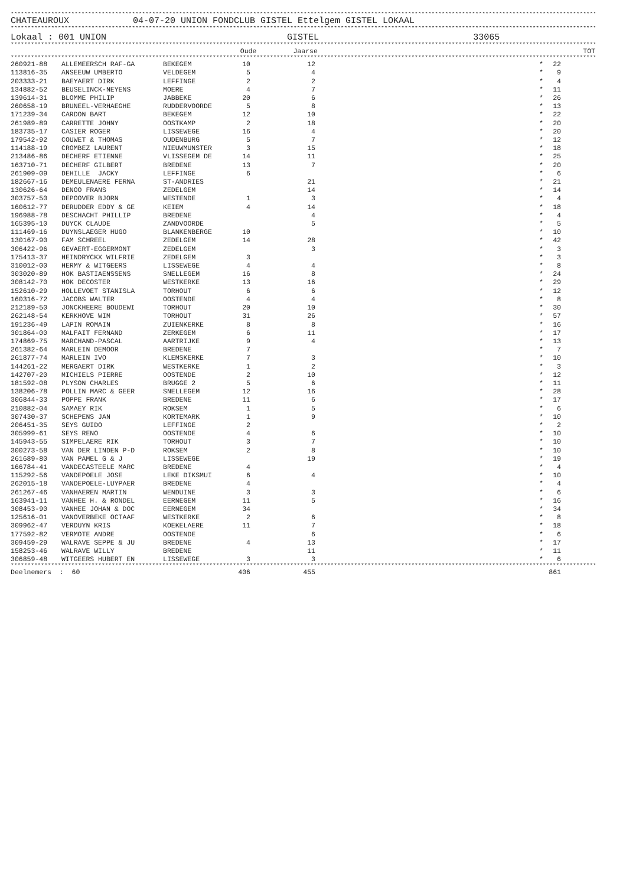**********************************************************************************************************************************************************************************
CHATEAUROUX 04-07-20 UNION FONDCLUB GISTEL Ettelgem GISTEL LOKAAL
**********************************************************************************************************************************************************************************
Lokaal : 001 UNION GISTEL 33065
**********************************************************************************************************************************************************************************
| | | | Oude Jaarse | | | | TOT |
| --- | --- | --- | --- | --- | --- | --- | --- |
**********************************************************************************************************************************************************************************
| 260921-88 | ALLEMEERSCH RAF-GA | BEKEGEM | 10 | 12 | | * | 22 | |
| 113816-35 | ANSEEUW UMBERTO | VELDEGEM | 5 | 4 | | * | 9 | |
| 203333-21 | BAEYAERT DIRK | LEFFINGE | 2 | 2 | | * | 4 | |
| 134882-52 | BEUSELINCK-NEYENS | MOERE | 4 | 7 | | * | 11 | |
| 139614-31 | BLOMME PHILIP | JABBEKE | 20 | 6 | | * | 26 | |
| 260658-19 | BRUNEEL-VERHAEGHE | RUDDERVOORDE | 5 | 8 | | * | 13 | |
| 171239-34 | CARDON BART | BEKEGEM | 12 | 10 | | * | 22 | |
| 261989-89 | CARRETTE JOHNY | OOSTKAMP | 2 | 18 | | * | 20 | |
| 183735-17 | CASIER ROGER | LISSEWEGE | 16 | 4 | | * | 20 | |
| 179542-92 | COUWET & THOMAS | OUDENBURG | 5 | 7 | | * | 12 | |
| 114188-19 | CROMBEZ LAURENT | NIEUWMUNSTER | 3 | 15 | | * | 18 | |
| 213486-86 | DECHERF ETIENNE | VLISSEGEM DE | 14 | 11 | | * | 25 | |
| 163710-71 | DECHERF GILBERT | BREDENE | 13 | 7 | | * | 20 | |
| 261909-09 | DEHILLE JACKY | LEFFINGE | 6 | | | * | 6 | |
| 182667-16 | DEMEULENAERE FERNA | ST-ANDRIES | | 21 | | * | 21 | |
| 130626-64 | DENOO FRANS | ZEDELGEM | | 14 | | * | 14 | |
| 303757-50 | DEPOOVER BJORN | WESTENDE | 1 | 3 | | * | 4 | |
| 160612-77 | DERUDDER EDDY & GE | KEIEM | 4 | 14 | | * | 18 | |
| 196988-78 | DESCHACHT PHILLIP | BREDENE | | 4 | | * | 4 | |
| 165395-10 | DUYCK CLAUDE | ZANDVOORDE | | 5 | | * | 5 | |
| 111469-16 | DUYNSLAEGER HUGO | BLANKENBERGE | 10 | | | * | 10 | |
| 130167-90 | FAM SCHREEL | ZEDELGEM | 14 | 28 | | * | 42 | |
| 306422-96 | GEVAERT-EGGERMONT | ZEDELGEM | | 3 | | * | 3 | |
| 175413-37 | HEINDRYCKX WILFRIE | ZEDELGEM | 3 | | | * | 3 | |
| 310012-00 | HERMY & WITGEERS | LISSEWEGE | 4 | 4 | | * | 8 | |
| 303020-89 | HOK BASTIAENSSENS | SNELLEGEM | 16 | 8 | | * | 24 | |
| 308142-70 | HOK DECOSTER | WESTKERKE | 13 | 16 | | * | 29 | |
| 152610-29 | HOLLEVOET STANISLA | TORHOUT | 6 | 6 | | * | 12 | |
| 160316-72 | JACOBS WALTER | OOSTENDE | 4 | 4 | | * | 8 | |
| 212189-50 | JONCKHEERE BOUDEWI | TORHOUT | 20 | 10 | | * | 30 | |
| 262148-54 | KERKHOVE WIM | TORHOUT | 31 | 26 | | * | 57 | |
| 191236-49 | LAPIN ROMAIN | ZUIENKERKE | 8 | 8 | | * | 16 | |
| 301864-00 | MALFAIT FERNAND | ZERKEGEM | 6 | 11 | | * | 17 | |
| 174869-75 | MARCHAND-PASCAL | AARTRIJKE | 9 | 4 | | * | 13 | |
| 261382-64 | MARLEIN DEMOOR | BREDENE | 7 | | | * | 7 | |
| 261877-74 | MARLEIN IVO | KLEMSKERKE | 7 | 3 | | * | 10 | |
| 144261-22 | MERGAERT DIRK | WESTKERKE | 1 | 2 | | * | 3 | |
| 142707-20 | MICHIELS PIERRE | OOSTENDE | 2 | 10 | | * | 12 | |
| 181592-08 | PLYSON CHARLES | BRUGGE 2 | 5 | 6 | | * | 11 | |
| 138206-78 | POLLIN MARC & GEER | SNELLEGEM | 12 | 16 | | * | 28 | |
| 306844-33 | POPPE FRANK | BREDENE | 11 | 6 | | * | 17 | |
| 210882-04 | SAMAEY RIK | ROKSEM | 1 | 5 | | * | 6 | |
| 307430-37 | SCHEPENS JAN | KORTEMARK | 1 | 9 | | * | 10 | |
| 206451-35 | SEYS GUIDO | LEFFINGE | 2 | | | * | 2 | |
| 305999-61 | SEYS RENO | OOSTENDE | 4 | 6 | | * | 10 | |
| 145943-55 | SIMPELAERE RIK | TORHOUT | 3 | 7 | | * | 10 | |
| 300273-58 | VAN DER LINDEN P-D | ROKSEM | 2 | 8 | | * | 10 | |
| 261689-80 | VAN PAMEL G & J | LISSEWEGE | | 19 | | * | 19 | |
| 166784-41 | VANDECASTEELE MARC | BREDENE | 4 | | | * | 4 | |
| 115292-56 | VANDEPOELE JOSE | LEKE DIKSMUI | 6 | 4 | | * | 10 | |
| 262015-18 | VANDEPOELE-LUYPAER | BREDENE | 4 | | | * | 4 | |
| 261267-46 | VANHAEREN MARTIN | WENDUINE | 3 | 3 | | * | 6 | |
| 163941-11 | VANHEE H. & RONDEL | EERNEGEM | 11 | 5 | | * | 16 | |
| 308453-90 | VANHEE JOHAN & DOC | EERNEGEM | 34 | | | * | 34 | |
| 125616-01 | VANOVERBEKE OCTAAF | WESTKERKE | 2 | 6 | | * | 8 | |
| 309962-47 | VERDUYN KRIS | KOEKELAERE | 11 | 7 | | * | 18 | |
| 177592-82 | VERMOTE ANDRE | OOSTENDE | | 6 | | * | 6 | |
| 309459-29 | WALRAVE SEPPE & JU | BREDENE | 4 | 13 | | * | 17 | |
| 158253-46 | WALRAVE WILLY | BREDENE | | 11 | | * | 11 | |
| 306859-48 | WITGEERS HUBERT EN | LISSEWEGE | 3 | 3 | | * | 6 | |
**********************************************************************************************************************************************************************************
| Deelnemers : 60 | 406 | 455 | | | 861 | |